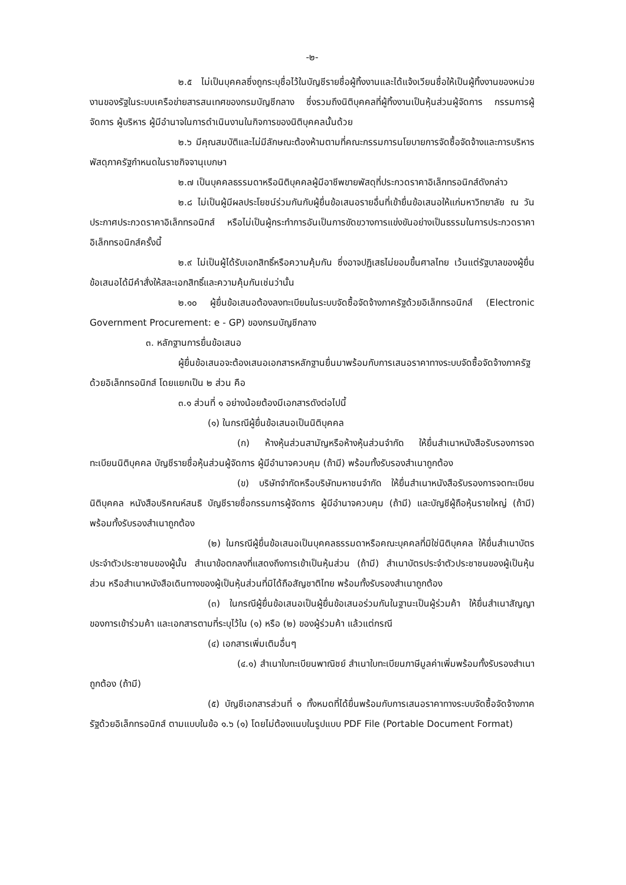-๒-
๒.๕ ไม่เป็นบุคคลซึ่งถูกระบุชื่อไว้ในบัญชีรายชื่อผู้ทิ้งงานและได้แจ้งเวียนชื่อให้เป็นผู้ทิ้งงานของหน่วยงานของรัฐในระบบเครือข่ายสารสนเทศของกรมบัญชีกลาง ซึ่งรวมถึงนิติบุคคลที่ผู้ทิ้งงานเป็นหุ้นส่วนผู้จัดการ กรรมการผู้จัดการ ผู้บริหาร ผู้มีอำนาจในการดำเนินงานในกิจการของนิติบุคคลนั้นด้วย
๒.๖ มีคุณสมบัติและไม่มีลักษณะต้องห้ามตามที่คณะกรรมการนโยบายการจัดซื้อจัดจ้างและการบริหารพัสดุภาครัฐกำหนดในราชกิจจานุเบกษา
๒.๗ เป็นบุคคลธรรมดาหรือนิติบุคคลผู้มีอาชีพขายพัสดุที่ประกวดราคาอิเล็กทรอนิกส์ดังกล่าว
๒.๘ ไม่เป็นผู้มีผลประโยชน์ร่วมกันกับผู้ยื่นข้อเสนอรายอื่นที่เข้ายื่นข้อเสนอให้แก่มหาวิทยาลัย ณ วันประกาศประกวดราคาอิเล็กทรอนิกส์ หรือไม่เป็นผู้กระทำการอันเป็นการขัดขวางการแข่งขันอย่างเป็นธรรมในการประกวดราคาอิเล็กทรอนิกส์ครั้งนี้
๒.๙ ไม่เป็นผู้ได้รับเอกสิทธิ์หรือความคุ้มกัน ซึ่งอาจปฏิเสธไม่ยอมขึ้นศาลไทย เว้นแต่รัฐบาลของผู้ยื่นข้อเสนอได้มีคำสั่งให้สละเอกสิทธิ์และความคุ้มกันเช่นว่านั้น
๒.๑๐ ผู้ยื่นข้อเสนอต้องลงทะเบียนในระบบจัดซื้อจัดจ้างภาครัฐด้วยอิเล็กทรอนิกส์ (Electronic Government Procurement: e - GP) ของกรมบัญชีกลาง
๓. หลักฐานการยื่นข้อเสนอ
ผู้ยื่นข้อเสนอจะต้องเสนอเอกสารหลักฐานยื่นมาพร้อมกับการเสนอราคาทางระบบจัดซื้อจัดจ้างภาครัฐด้วยอิเล็กทรอนิกส์ โดยแยกเป็น ๒ ส่วน คือ
๓.๑ ส่วนที่ ๑ อย่างน้อยต้องมีเอกสารดังต่อไปนี้
(๑) ในกรณีผู้ยื่นข้อเสนอเป็นนิติบุคคล
(ก) ห้างหุ้นส่วนสามัญหรือห้างหุ้นส่วนจำกัด ให้ยื่นสำเนาหนังสือรับรองการจดทะเบียนนิติบุคคล บัญชีรายชื่อหุ้นส่วนผู้จัดการ ผู้มีอำนาจควบคุม (ถ้ามี) พร้อมทั้งรับรองสำเนาถูกต้อง
(ข) บริษัทจำกัดหรือบริษัทมหาชนจำกัด ให้ยื่นสำเนาหนังสือรับรองการจดทะเบียนนิติบุคคล หนังสือบริคณห์สนธิ บัญชีรายชื่อกรรมการผู้จัดการ ผู้มีอำนาจควบคุม (ถ้ามี) และบัญชีผู้ถือหุ้นรายใหญ่ (ถ้ามี) พร้อมทั้งรับรองสำเนาถูกต้อง
(๒) ในกรณีผู้ยื่นข้อเสนอเป็นบุคคลธรรมดาหรือคณะบุคคลที่มิใช่นิติบุคคล ให้ยื่นสำเนาบัตรประจำตัวประชาชนของผู้นั้น สำเนาข้อตกลงที่แสดงถึงการเข้าเป็นหุ้นส่วน (ถ้ามี) สำเนาบัตรประจำตัวประชาชนของผู้เป็นหุ้นส่วน หรือสำเนาหนังสือเดินทางของผู้เป็นหุ้นส่วนที่มิได้ถือสัญชาติไทย พร้อมทั้งรับรองสำเนาถูกต้อง
(๓) ในกรณีผู้ยื่นข้อเสนอเป็นผู้ยื่นข้อเสนอร่วมกันในฐานะเป็นผู้ร่วมค้า ให้ยื่นสำเนาสัญญาของการเข้าร่วมค้า และเอกสารตามที่ระบุไว้ใน (๑) หรือ (๒) ของผู้ร่วมค้า แล้วแต่กรณี
(๔) เอกสารเพิ่มเติมอื่นๆ
(๔.๑) สำเนาใบทะเบียนพาณิชย์ สำเนาใบทะเบียนภาษีมูลค่าเพิ่มพร้อมทั้งรับรองสำเนาถูกต้อง (ถ้ามี)
(๕) บัญชีเอกสารส่วนที่ ๑ ทั้งหมดที่ได้ยื่นพร้อมกับการเสนอราคาทางระบบจัดซื้อจัดจ้างภาครัฐด้วยอิเล็กทรอนิกส์ ตามแบบในข้อ ๑.๖ (๑) โดยไม่ต้องแนบในรูปแบบ PDF File (Portable Document Format)